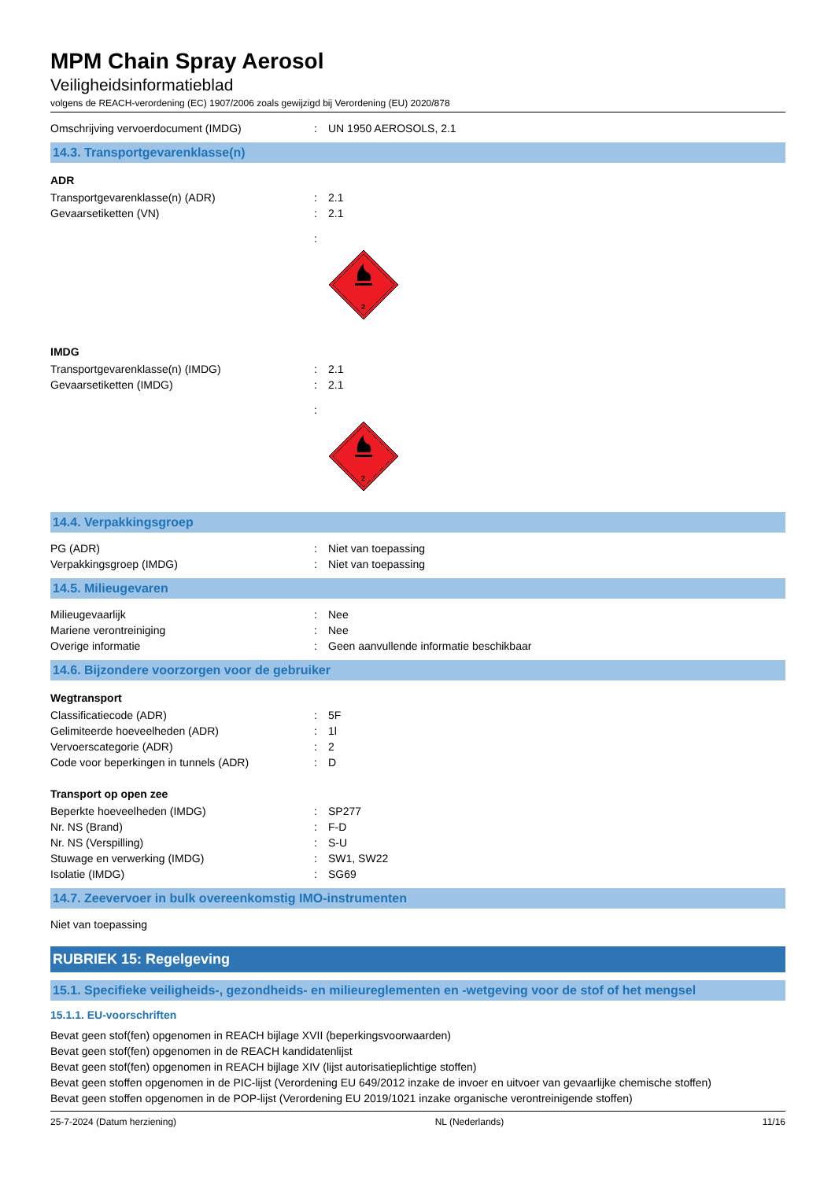MPM Chain Spray Aerosol
Veiligheidsinformatieblad
volgens de REACH-verordening (EC) 1907/2006 zoals gewijzigd bij Verordening (EU) 2020/878
Omschrijving vervoerdocument (IMDG): UN 1950 AEROSOLS, 2.1
14.3. Transportgevarenklasse(n)
ADR
Transportgevarenklasse(n) (ADR): 2.1
Gevaarsetiketten (VN): 2.1
:
2
IMDG
Transportgevarenklasse(n) (IMDG): 2.1
Gevaarsetiketten (IMDG): 2.1
:
2
14.4. Verpakkingsgroep
PG (ADR): Niet van toepassing
Verpakkingsgroep (IMDG): Niet van toepassing
14.5. Milieugevaren
Milieugevaarlijk: Nee
Mariene verontreiniging: Nee
Overige informatie: Geen aanvullende informatie beschikbaar
14.6. Bijzondere voorzorgen voor de gebruiker
Wegtransport
Classificatiecode (ADR): 5F
Gelimiteerde hoeveelheden (ADR): 1l
Vervoerscategorie (ADR): 2
Code voor beperkingen in tunnels (ADR): D
Transport op open zee
Beperkte hoeveelheden (IMDG): SP277
Nr. NS (Brand): F-D
Nr. NS (Verspilling): S-U
Stuwage en verwerking (IMDG): SW1, SW22
Isolatie (IMDG): SG69
14.7. Zeevervoer in bulk overeenkomstig IMO-instrumenten
Niet van toepassing
RUBRIEK 15: Regelgeving
15.1. Specifieke veiligheids-, gezondheids- en milieureglementen en -wetgeving voor de stof of het mengsel
15.1.1. EU-voorschriften
Bevat geen stof(fen) opgenomen in REACH bijlage XVII (beperkingsvoorwaarden)
Bevat geen stof(fen) opgenomen in de REACH kandidatenlijst
Bevat geen stof(fen) opgenomen in REACH bijlage XIV (lijst autorisatieplichtige stoffen)
Bevat geen stoffen opgenomen in de PIC-lijst (Verordening EU 649/2012 inzake de invoer en uitvoer van gevaarlijke chemische stoffen)
Bevat geen stoffen opgenomen in de POP-lijst (Verordening EU 2019/1021 inzake organische verontreinigende stoffen)
25-7-2024 (Datum herziening) NL (Nederlands) 11/16